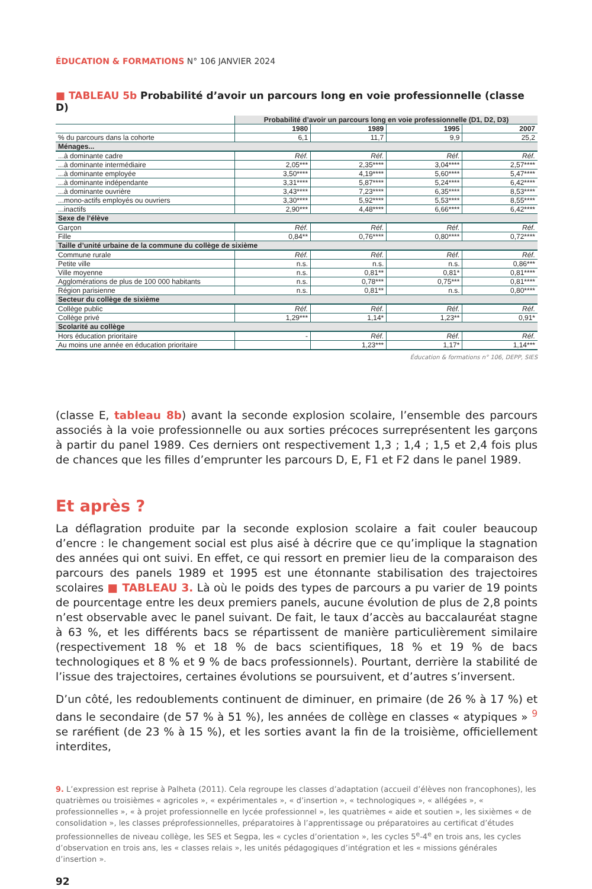ÉDUCATION & FORMATIONS N° 106 JANVIER 2024
■ TABLEAU 5b Probabilité d’avoir un parcours long en voie professionnelle (classe D)
| | Probabilité d’avoir un parcours long en voie professionnelle (D1, D2, D3) | | | |
| --- | --- | --- | --- | --- |
| | 1980 | 1989 | 1995 | 2007 |
| % du parcours dans la cohorte | 6,1 | 11,7 | 9,9 | 25,2 |
| Ménages... | | | | |
| ...à dominante cadre | Réf. | Réf. | Réf. | Réf. |
| ...à dominante intermédiaire | 2,05*** | 2,35**** | 3,04**** | 2,57**** |
| ...à dominante employée | 3,50**** | 4,19**** | 5,60**** | 5,47**** |
| ...à dominante indépendante | 3,31**** | 5,87**** | 5,24**** | 6,42**** |
| ...à dominante ouvrière | 3,43**** | 7,23**** | 6,35**** | 8,53**** |
| ...mono-actifs employés ou ouvriers | 3,30**** | 5,92**** | 5,53**** | 8,55**** |
| ...inactifs | 2,90*** | 4,48**** | 6,66**** | 6,42**** |
| Sexe de l’élève | | | | |
| Garçon | Réf. | Réf. | Réf. | Réf. |
| Fille | 0,84** | 0,76**** | 0,80**** | 0,72**** |
| Taille d’unité urbaine de la commune du collège de sixième | | | | |
| Commune rurale | Réf. | Réf. | Réf. | Réf. |
| Petite ville | n.s. | n.s. | n.s. | 0,86*** |
| Ville moyenne | n.s. | 0,81** | 0,81* | 0,81**** |
| Agglomérations de plus de 100 000 habitants | n.s. | 0,78*** | 0,75*** | 0,81**** |
| Région parisienne | n.s. | 0,81** | n.s. | 0,80**** |
| Secteur du collège de sixième | | | | |
| Collège public | Réf. | Réf. | Réf. | Réf. |
| Collège privé | 1,29*** | 1,14* | 1,23** | 0,91* |
| Scolarité au collège | | | | |
| Hors éducation prioritaire | - | Réf. | Réf. | Réf. |
| Au moins une année en éducation prioritaire | | 1,23*** | 1,17* | 1,14*** |
Éducation & formations n° 106, DEPP, SIES
(classe E, tableau 8b) avant la seconde explosion scolaire, l’ensemble des parcours associés à la voie professionnelle ou aux sorties précoces surreprésentent les garçons à partir du panel 1989. Ces derniers ont respectivement 1,3 ; 1,4 ; 1,5 et 2,4 fois plus de chances que les filles d’emprunter les parcours D, E, F1 et F2 dans le panel 1989.
Et après ?
La déflagration produite par la seconde explosion scolaire a fait couler beaucoup d’encre : le changement social est plus aisé à décrire que ce qu’implique la stagnation des années qui ont suivi. En effet, ce qui ressort en premier lieu de la comparaison des parcours des panels 1989 et 1995 est une étonnante stabilisation des trajectoires scolaires ■ TABLEAU 3. Là où le poids des types de parcours a pu varier de 19 points de pourcentage entre les deux premiers panels, aucune évolution de plus de 2,8 points n’est observable avec le panel suivant. De fait, le taux d’accès au baccalauréat stagne à 63 %, et les différents bacs se répartissent de manière particulièrement similaire (respectivement 18 % et 18 % de bacs scientifiques, 18 % et 19 % de bacs technologiques et 8 % et 9 % de bacs professionnels). Pourtant, derrière la stabilité de l’issue des trajectoires, certaines évolutions se poursuivent, et d’autres s’inversent.
D’un côté, les redoublements continuent de diminuer, en primaire (de 26 % à 17 %) et dans le secondaire (de 57 % à 51 %), les années de collège en classes « atypiques » <sup>9</sup> se raréfient (de 23 % à 15 %), et les sorties avant la fin de la troisième, officiellement interdites,
9. L’expression est reprise à Palheta (2011). Cela regroupe les classes d’adaptation (accueil d’élèves non francophones), les quatrièmes ou troisièmes « agricoles », « expérimentales », « d’insertion », « technologiques », « allégées », « professionnelles », « à projet professionnelle en lycée professionnel », les quatrièmes « aide et soutien », les sixièmes « de consolidation », les classes préprofessionnelles, préparatoires à l’apprentissage ou préparatoires au certificat d’études professionnelles de niveau collège, les SES et Segpa, les « cycles d’orientation », les cycles 5<sup>e</sup>-4<sup>e</sup> en trois ans, les cycles d’observation en trois ans, les « classes relais », les unités pédagogiques d’intégration et les « missions générales d’insertion ».
92